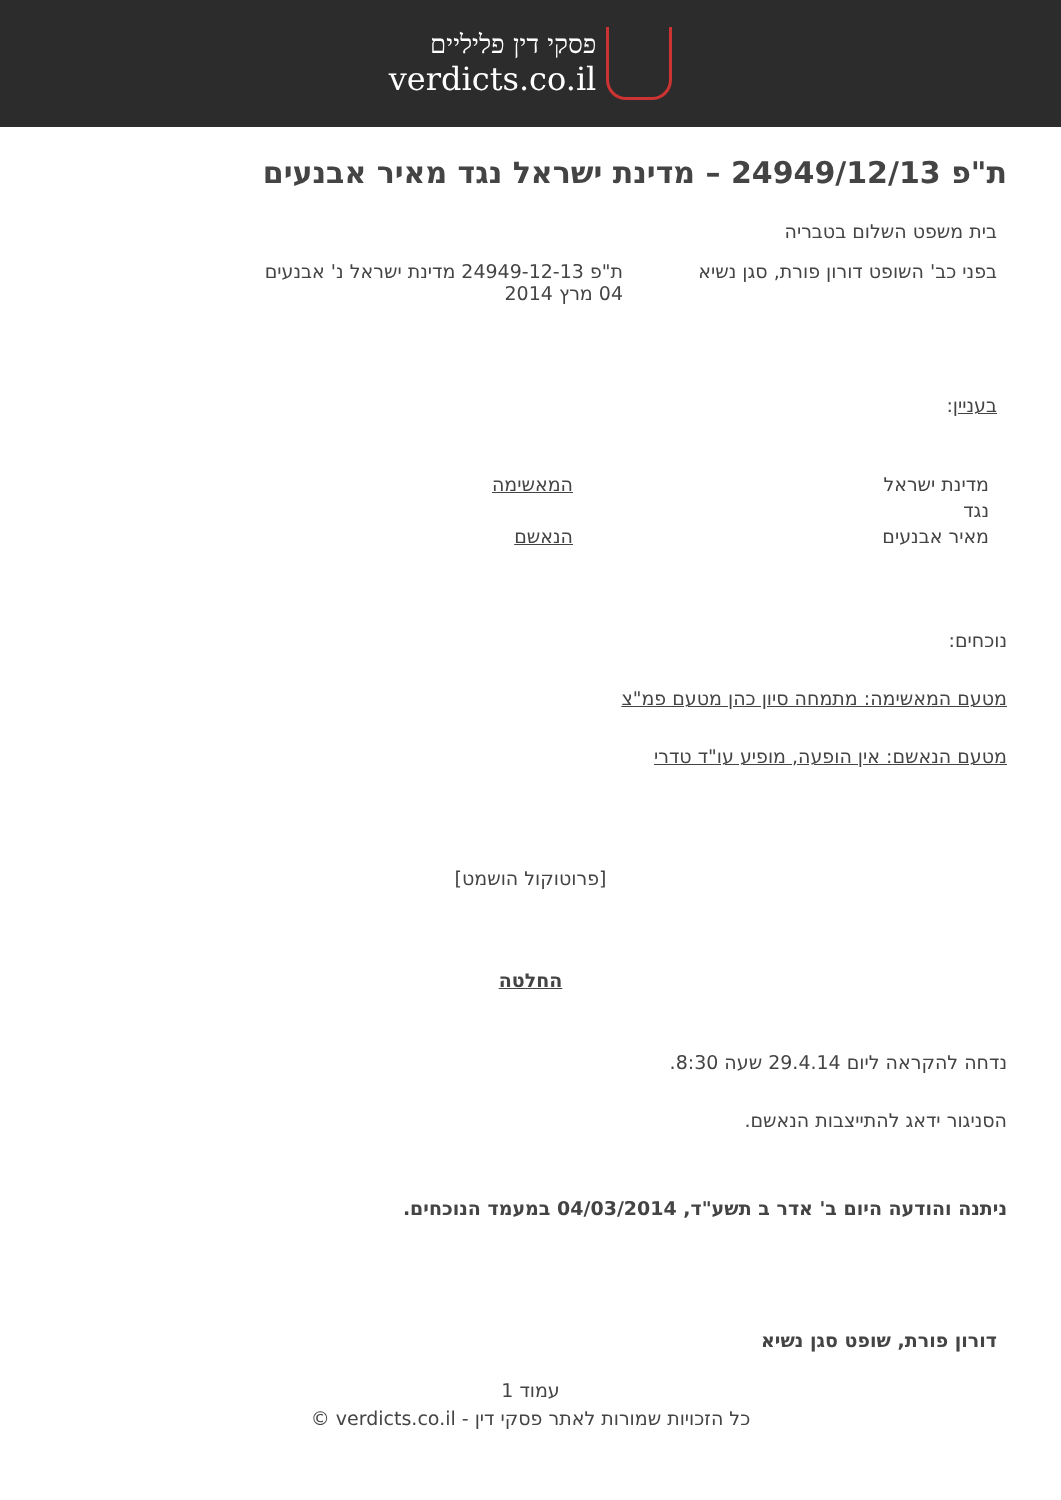פסקי דין פליליים
verdicts.co.il
ת"פ 24949/12/13 – מדינת ישראל נגד מאיר אבנעים
בית משפט השלום בטבריה
בפני כב' השופט דורון פורת, סגן נשיא
ת"פ 24949-12-13 מדינת ישראל נ' אבנעים
04 מרץ 2014
בעניין:
מדינת ישראל
נגד
מאיר אבנעים
המאשימה
הנאשם
נוכחים:
מטעם המאשימה: מתמחה סיון כהן מטעם פמ"צ
מטעם הנאשם: אין הופעה, מופיע עו"ד טדרי
[פרוטוקול הושמט]
החלטה
נדחה להקראה ליום 29.4.14 שעה 8:30.
הסניגור ידאג להתייצבות הנאשם.
ניתנה והודעה היום ב' אדר ב תשע"ד, 04/03/2014 במעמד הנוכחים.
דורון פורת, שופט סגן נשיא
עמוד 1
כל הזכויות שמורות לאתר פסקי דין - verdicts.co.il ©